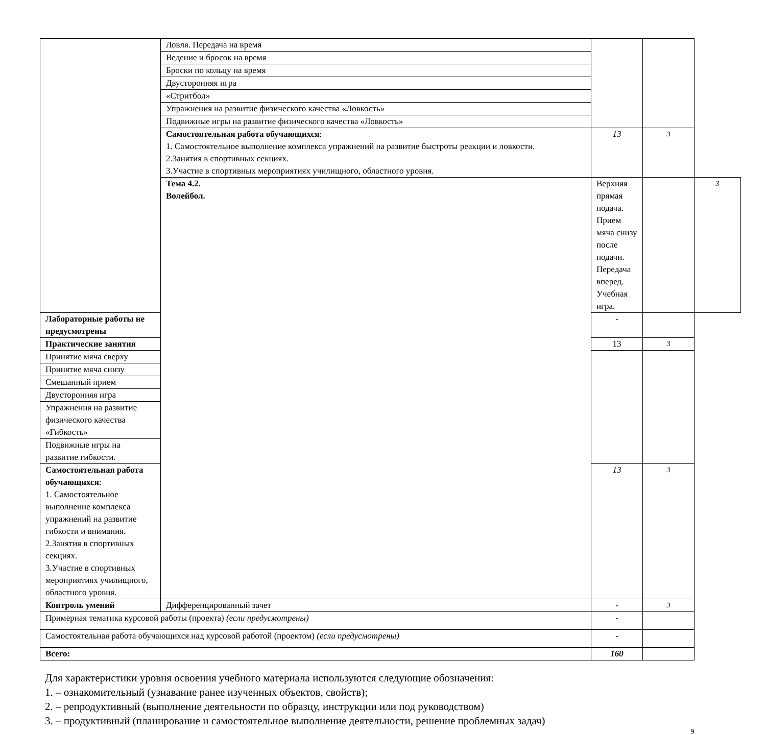| | Ловля. Передача на время | | | |
| | Ведение и бросок на время | | | |
| | Броски по кольцу на время | | | |
| | Двусторонняя игра | | | |
| | «Стритбол» | | | |
| | Упражнения на развитие физического качества «Ловкость» | | | |
| | Подвижные игры на развитие физического качества «Ловкость» | | | |
| | Самостоятельная работа обучающихся : 1. Самостоятельное выполнение комплекса упражнений на развитие быстроты реакции и ловкости. 2.Занятия в спортивных секциях. 3.Участие в спортивных мероприятиях училищного, областного уровня. | 13 | 3 | |
| | Тема 4.2. Волейбол. | Верхняя прямая подача. Прием мяча снизу после подачи. Передача вперед. Учебная игра. | | 3 |
| Лабораторные работы не предусмотрены | | - | | |
| Практические занятия | | 13 | 3 | |
| Принятие мяча сверху | | | | |
| Принятие мяча снизу | | | | |
| Смешанный прием | | | | |
| Двусторонняя игра | | | | |
| Упражнения на развитие физического качества «Гибкость» | | | | |
| Подвижные игры на развитие гибкости. | | | | |
| Самостоятельная работа обучающихся : 1. Самостоятельное выполнение комплекса упражнений на развитие гибкости и внимания. 2.Занятия в спортивных секциях. 3.Участие в спортивных мероприятиях училищного, областного уровня. | | 13 | 3 | |
| Контроль умений | Дифференцированный зачет | - | 3 | |
| Примерная тематика курсовой работы (проекта) (если предусмотрены) | | - | | |
| Самостоятельная работа обучающихся над курсовой работой (проектом) (если предусмотрены) | | - | | |
| Всего: | | 160 | | |
Для характеристики уровня освоения учебного материала используются следующие обозначения:
1. – ознакомительный (узнавание ранее изученных объектов, свойств);
2. – репродуктивный (выполнение деятельности по образцу, инструкции или под руководством)
3. – продуктивный (планирование и самостоятельное выполнение деятельности, решение проблемных задач)
9